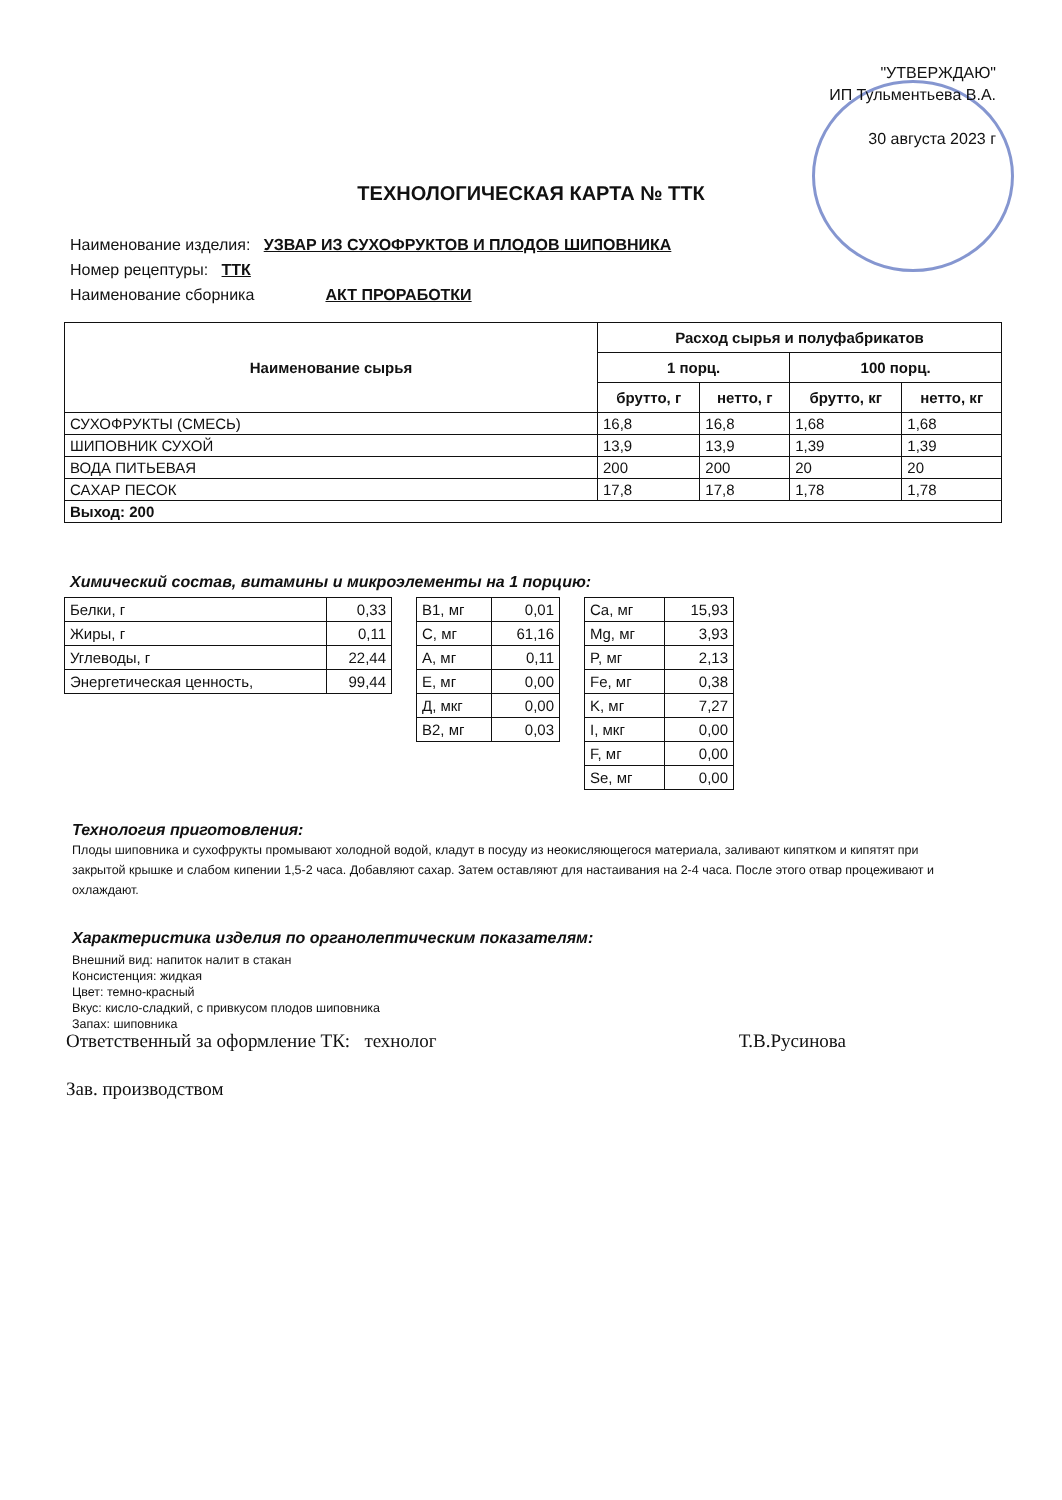"УТВЕРЖДАЮ"
ИП Тульментьева В.А.
30 августа 2023 г
ТЕХНОЛОГИЧЕСКАЯ КАРТА № ТТК
Наименование изделия: УЗВАР ИЗ СУХОФРУКТОВ И ПЛОДОВ ШИПОВНИКА
Номер рецептуры: ТТК
Наименование сборника АКТ ПРОРАБОТКИ
| Наименование сырья | Расход сырья и полуфабрикатов | | | |
| --- | --- | --- | --- | --- |
| | 1 порц. | | 100 порц. | |
| | брутто, г | нетто, г | брутто, кг | нетто, кг |
| СУХОФРУКТЫ (СМЕСЬ) | 16,8 | 16,8 | 1,68 | 1,68 |
| ШИПОВНИК СУХОЙ | 13,9 | 13,9 | 1,39 | 1,39 |
| ВОДА ПИТЬЕВАЯ | 200 | 200 | 20 | 20 |
| САХАР ПЕСОК | 17,8 | 17,8 | 1,78 | 1,78 |
| Выход: 200 | | | | |
Химический состав, витамины и микроэлементы на 1 порцию:
| Белки, г | 0,33 |
| Жиры, г | 0,11 |
| Углеводы, г | 22,44 |
| Энергетическая ценность, | 99,44 |
| В1, мг | 0,01 |
| С, мг | 61,16 |
| А, мг | 0,11 |
| Е, мг | 0,00 |
| Д, мкг | 0,00 |
| В2, мг | 0,03 |
| Ca, мг | 15,93 |
| Mg, мг | 3,93 |
| P, мг | 2,13 |
| Fe, мг | 0,38 |
| K, мг | 7,27 |
| I, мкг | 0,00 |
| F, мг | 0,00 |
| Se, мг | 0,00 |
Технология приготовления:
Плоды шиповника и сухофрукты промывают холодной водой, кладут в посуду из неокисляющегося материала, заливают кипятком и кипятят при закрытой крышке и слабом кипении 1,5-2 часа. Добавляют сахар. Затем оставляют для настаивания на 2-4 часа. После этого отвар процеживают и охлаждают.
Характеристика изделия по органолептическим показателям:
Внешний вид: напиток налит в стакан
Консистенция: жидкая
Цвет: темно-красный
Вкус: кисло-сладкий, с привкусом плодов шиповника
Запах: шиповника
Ответственный за оформление ТК: технолог Т.В.Русинова
Зав. производством